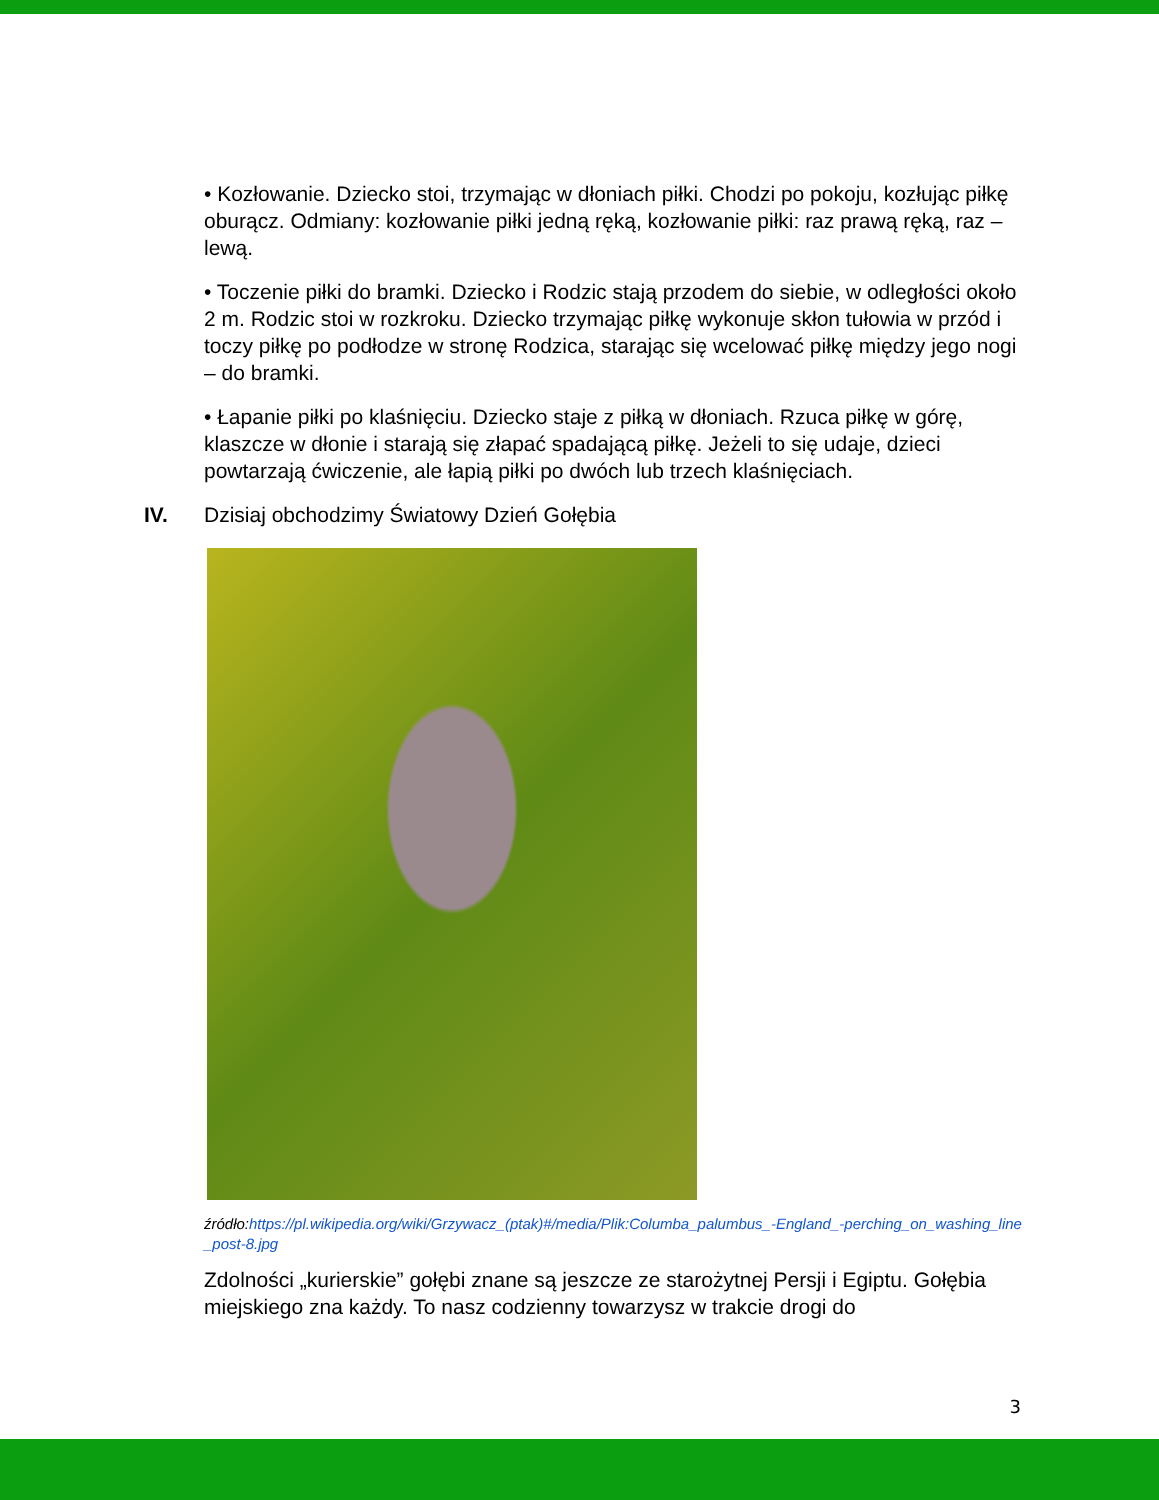• Kozłowanie. Dziecko stoi, trzymając w dłoniach piłki. Chodzi po pokoju, kozłując piłkę oburącz. Odmiany: kozłowanie piłki jedną ręką, kozłowanie piłki: raz prawą ręką, raz – lewą.
• Toczenie piłki do bramki. Dziecko i Rodzic stają przodem do siebie, w odległości około 2 m. Rodzic stoi w rozkroku. Dziecko trzymając piłkę wykonuje skłon tułowia w przód i toczy piłkę po podłodze w stronę Rodzica, starając się wcelować piłkę między jego nogi – do bramki.
• Łapanie piłki po klaśnięciu. Dziecko staje z piłką w dłoniach. Rzuca piłkę w górę, klaszcze w dłonie i starają się złapać spadającą piłkę. Jeżeli to się udaje, dzieci powtarzają ćwiczenie, ale łapią piłki po dwóch lub trzech klaśnięciach.
IV. Dzisiaj obchodzimy Światowy Dzień Gołębia
źródło:https://pl.wikipedia.org/wiki/Grzywacz_(ptak)#/media/Plik:Columba_palumbus_-England_-perching_on_washing_line_post-8.jpg
Zdolności „kurierskie” gołębi znane są jeszcze ze starożytnej Persji i Egiptu. Gołębia miejskiego zna każdy. To nasz codzienny towarzysz w trakcie drogi do
3